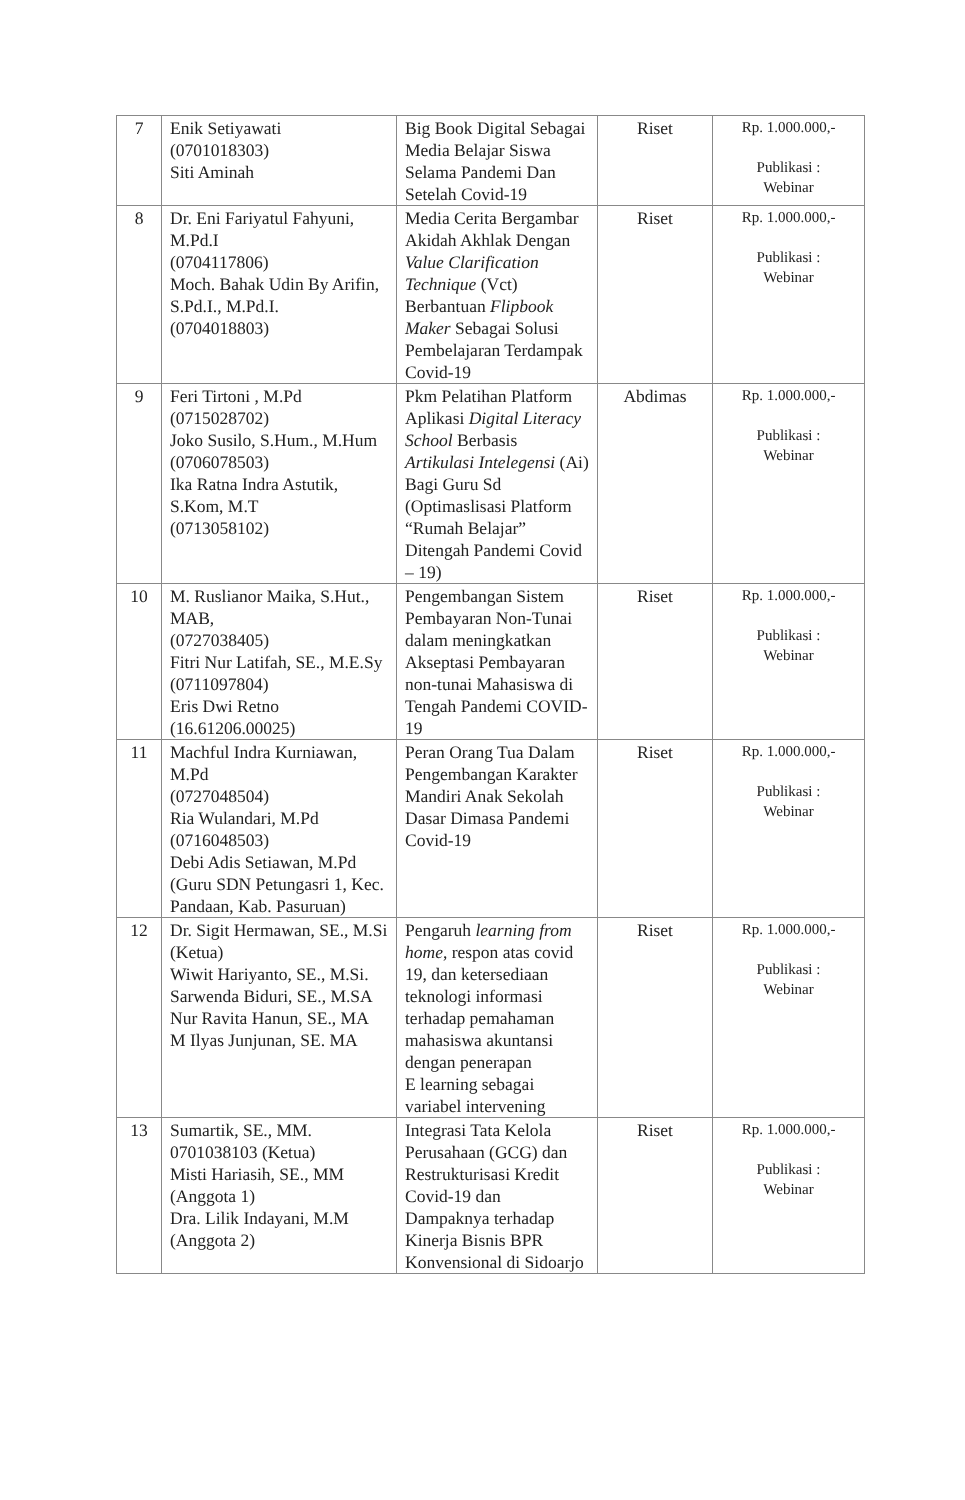| 7 | Enik Setiyawati (0701018303) Siti Aminah | Big Book Digital Sebagai Media Belajar Siswa Selama Pandemi Dan Setelah Covid-19 | Riset | Rp. 1.000.000,- Publikasi : Webinar |
| 8 | Dr. Eni Fariyatul Fahyuni, M.Pd.I (0704117806) Moch. Bahak Udin By Arifin, S.Pd.I., M.Pd.I. (0704018803) | Media Cerita Bergambar Akidah Akhlak Dengan Value Clarification Technique (Vct) Berbantuan Flipbook Maker Sebagai Solusi Pembelajaran Terdampak Covid-19 | Riset | Rp. 1.000.000,- Publikasi : Webinar |
| 9 | Feri Tirtoni , M.Pd (0715028702) Joko Susilo, S.Hum., M.Hum (0706078503) Ika Ratna Indra Astutik, S.Kom, M.T (0713058102) | Pkm Pelatihan Platform Aplikasi Digital Literacy School Berbasis Artikulasi Intelegensi (Ai) Bagi Guru Sd (Optimaslisasi Platform “Rumah Belajar” Ditengah Pandemi Covid – 19) | Abdimas | Rp. 1.000.000,- Publikasi : Webinar |
| 10 | M. Ruslianor Maika, S.Hut., MAB, (0727038405) Fitri Nur Latifah, SE., M.E.Sy (0711097804) Eris Dwi Retno (16.61206.00025) | Pengembangan Sistem Pembayaran Non-Tunai dalam meningkatkan Akseptasi Pembayaran non-tunai Mahasiswa di Tengah Pandemi COVID-19 | Riset | Rp. 1.000.000,- Publikasi : Webinar |
| 11 | Machful Indra Kurniawan, M.Pd (0727048504) Ria Wulandari, M.Pd (0716048503) Debi Adis Setiawan, M.Pd (Guru SDN Petungasri 1, Kec. Pandaan, Kab. Pasuruan) | Peran Orang Tua Dalam Pengembangan Karakter Mandiri Anak Sekolah Dasar Dimasa Pandemi Covid-19 | Riset | Rp. 1.000.000,- Publikasi : Webinar |
| 12 | Dr. Sigit Hermawan, SE., M.Si (Ketua) Wiwit Hariyanto, SE., M.Si. Sarwenda Biduri, SE., M.SA Nur Ravita Hanun, SE., MA M Ilyas Junjunan, SE. MA | Pengaruh learning from home , respon atas covid 19, dan ketersediaan teknologi informasi terhadap pemahaman mahasiswa akuntansi dengan penerapan E learning sebagai variabel intervening | Riset | Rp. 1.000.000,- Publikasi : Webinar |
| 13 | Sumartik, SE., MM. 0701038103 (Ketua) Misti Hariasih, SE., MM (Anggota 1) Dra. Lilik Indayani, M.M (Anggota 2) | Integrasi Tata Kelola Perusahaan (GCG) dan Restrukturisasi Kredit Covid-19 dan Dampaknya terhadap Kinerja Bisnis BPR Konvensional di Sidoarjo | Riset | Rp. 1.000.000,- Publikasi : Webinar |